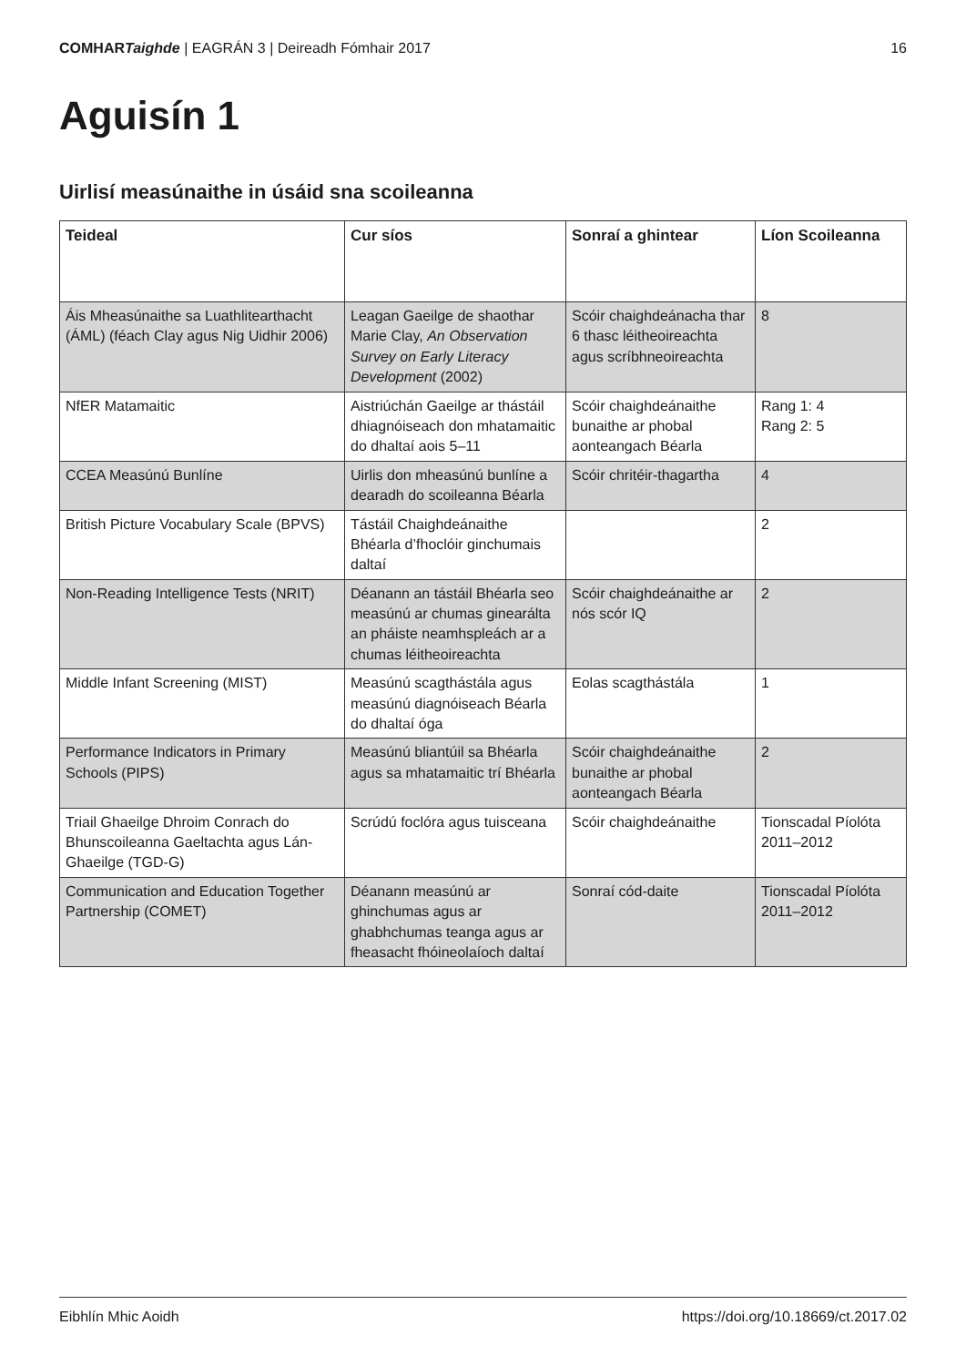COMHARTaighde | EAGRÁN 3 | Deireadh Fómhair 2017
16
Aguisín 1
Uirlisí measúnaithe in úsáid sna scoileanna
| Teideal | Cur síos | Sonraí a ghintear | Líon Scoileanna |
| --- | --- | --- | --- |
| Áis Mheasúnaithe sa Luathlitearthacht (ÁML) (féach Clay agus Nig Uidhir 2006) | Leagan Gaeilge de shaothar Marie Clay, An Observation Survey on Early Literacy Development (2002) | Scóir chaighdeánacha thar 6 thasc léitheoireachta agus scríbhneoireachta | 8 |
| NfER Matamaitic | Aistriúchán Gaeilge ar thástáil dhiagnóiseach don mhatamaitic do dhaltaí aois 5–11 | Scóir chaighdeánaithe bunaithe ar phobal aonteangach Béarla | Rang 1: 4 Rang 2: 5 |
| CCEA Measúnú Bunlíne | Uirlis don mheasúnú bunlíne a dearadh do scoileanna Béarla | Scóir chritéir-thagartha | 4 |
| British Picture Vocabulary Scale (BPVS) | Tástáil Chaighdeánaithe Bhéarla d’fhoclóir ginchumais daltaí | | 2 |
| Non-Reading Intelligence Tests (NRIT) | Déanann an tástáil Bhéarla seo measúnú ar chumas ginearálta an pháiste neamhspleách ar a chumas léitheoireachta | Scóir chaighdeánaithe ar nós scór IQ | 2 |
| Middle Infant Screening (MIST) | Measúnú scagthástála agus measúnú diagnóiseach Béarla do dhaltaí óga | Eolas scagthástála | 1 |
| Performance Indicators in Primary Schools (PIPS) | Measúnú bliantúil sa Bhéarla agus sa mhatamaitic trí Bhéarla | Scóir chaighdeánaithe bunaithe ar phobal aonteangach Béarla | 2 |
| Triail Ghaeilge Dhroim Conrach do Bhunscoileanna Gaeltachta agus Lán-Ghaeilge (TGD-G) | Scrúdú foclóra agus tuisceana | Scóir chaighdeánaithe | Tionscadal Píolóta 2011–2012 |
| Communication and Education Together Partnership (COMET) | Déanann measúnú ar ghinchumas agus ar ghabhchumas teanga agus ar fheasacht fhóineolaíoch daltaí | Sonraí cód-daite | Tionscadal Píolóta 2011–2012 |
Eibhlín Mhic Aoidh https://doi.org/10.18669/ct.2017.02